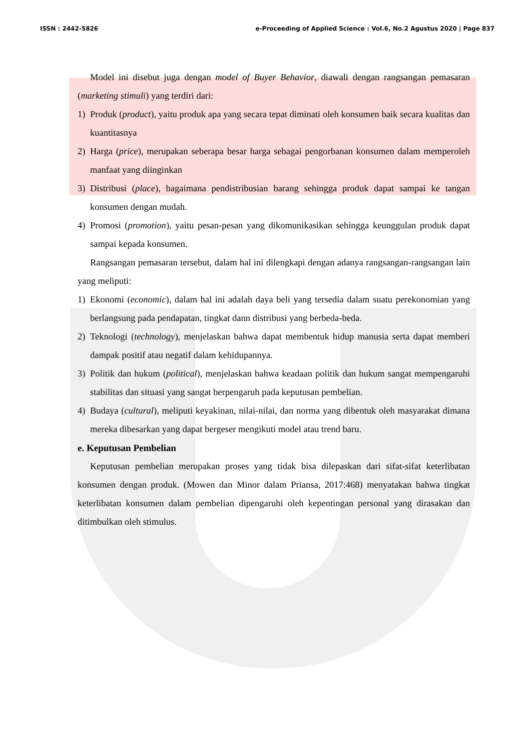ISSN : 2442-5826 e-Proceeding of Applied Science : Vol.6, No.2 Agustus 2020 | Page 837
Model ini disebut juga dengan model of Buyer Behavior, diawali dengan rangsangan pemasaran (marketing stimuli) yang terdiri dari:
1) Produk (product), yaitu produk apa yang secara tepat diminati oleh konsumen baik secara kualitas dan kuantitasnya
2) Harga (price), merupakan seberapa besar harga sebagai pengorbanan konsumen dalam memperoleh manfaat yang diinginkan
3) Distribusi (place), bagaimana pendistribusian barang sehingga produk dapat sampai ke tangan konsumen dengan mudah.
4) Promosi (promotion), yaitu pesan-pesan yang dikomunikasikan sehingga keunggulan produk dapat sampai kepada konsumen.
Rangsangan pemasaran tersebut, dalam hal ini dilengkapi dengan adanya rangsangan-rangsangan lain yang meliputi:
1) Ekonomi (economic), dalam hal ini adalah daya beli yang tersedia dalam suatu perekonomian yang berlangsung pada pendapatan, tingkat dann distribusi yang berbeda-beda.
2) Teknologi (technology), menjelaskan bahwa dapat membentuk hidup manusia serta dapat memberi dampak positif atau negatif dalam kehidupannya.
3) Politik dan hukum (political), menjelaskan bahwa keadaan politik dan hukum sangat mempengaruhi stabilitas dan situasi yang sangat berpengaruh pada keputusan pembelian.
4) Budaya (cultural), meliputi keyakinan, nilai-nilai, dan norma yang dibentuk oleh masyarakat dimana mereka dibesarkan yang dapat bergeser mengikuti model atau trend baru.
e. Keputusan Pembelian
Keputusan pembelian merupakan proses yang tidak bisa dilepaskan dari sifat-sifat keterlibatan konsumen dengan produk. (Mowen dan Minor dalam Priansa, 2017:468) menyatakan bahwa tingkat keterlibatan konsumen dalam pembelian dipengaruhi oleh kepentingan personal yang dirasakan dan ditimbulkan oleh stimulus.